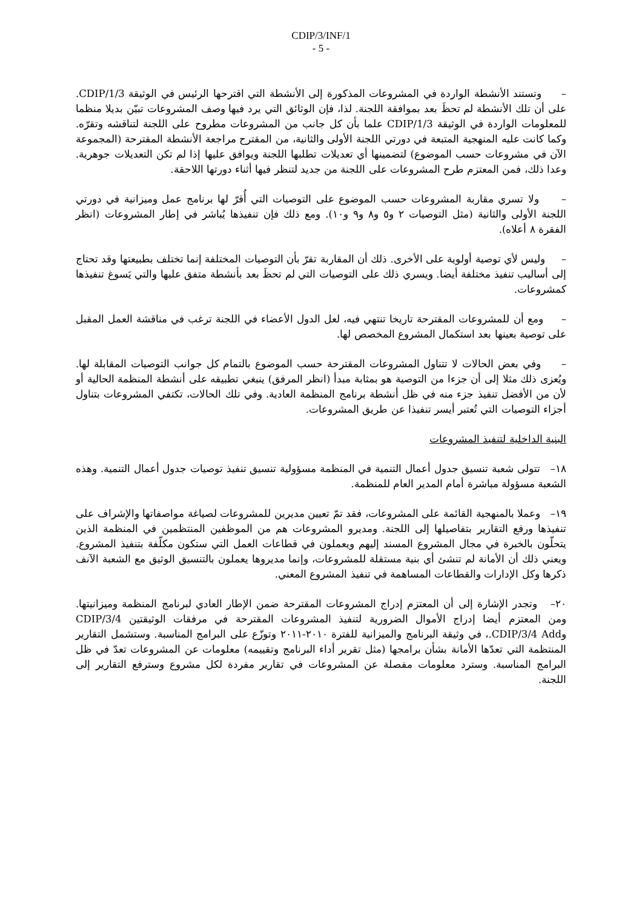CDIP/3/INF/1
- 5 -
– وتستند الأنشطة الواردة في المشروعات المذكورة إلى الأنشطة التي اقترحها الرئيس في الوثيقة CDIP/1/3. على أن تلك الأنشطة لم تحظَ بعد بموافقة اللجنة. لذا، فإن الوثائق التي يرد فيها وصف المشروعات تبيّن بديلا منظما للمعلومات الواردة في الوثيقة CDIP/1/3 علما بأن كل جانب من المشروعات مطروح على اللجنة لتناقشه وتقرّه. وكما كانت عليه المنهجية المتبعة في دورتي اللجنة الأولى والثانية، من المقترح مراجعة الأنشطة المقترحة (المجموعة الآن في مشروعات حسب الموضوع) لتضمينها أي تعديلات تطلبها اللجنة ويوافق عليها إذا لم تكن التعديلات جوهرية. وعدا ذلك، فمن المعتزم طرح المشروعات على اللجنة من جديد لتنظر فيها أثناء دورتها اللاحقة.
– ولا تسري مقاربة المشروعات حسب الموضوع على التوصيات التي أُقرّ لها برنامج عمل وميزانية في دورتي اللجنة الأولى والثانية (مثل التوصيات ٢ و٥ و٨ و٩ و١٠). ومع ذلك فإن تنفيذها يُباشر في إطار المشروعات (انظر الفقرة ٨ أعلاه).
– وليس لأي توصية أولوية على الأخرى. ذلك أن المقاربة تقرّ بأن التوصيات المختلفة إنما تختلف بطبيعتها وقد تحتاج إلى أساليب تنفيذ مختلفة أيضا. ويسري ذلك على التوصيات التي لم تحظَ بعد بأنشطة متفق عليها والتي يَسوغ تنفيذها كمشروعات.
– ومع أن للمشروعات المقترحة تاريخا تنتهي فيه، لعل الدول الأعضاء في اللجنة ترغب في مناقشة العمل المقبل على توصية بعينها بعد استكمال المشروع المخصص لها.
– وفي بعض الحالات لا تتناول المشروعات المقترحة حسب الموضوع بالتمام كل جوانب التوصيات المقابلة لها. ويُعزى ذلك مثلا إلى أن جزءا من التوصية هو بمثابة مبدأ (انظر المرفق) ينبغي تطبيقه على أنشطة المنظمة الحالية أو لأن من الأفضل تنفيذ جزء منه في ظل أنشطة برنامج المنظمة العادية. وفي تلك الحالات، تكتفي المشروعات بتناول أجزاء التوصيات التي تُعتبر أيسر تنفيذا عن طريق المشروعات.
البنية الداخلية لتنفيذ المشروعات
١٨– تتولى شعبة تنسيق جدول أعمال التنمية في المنظمة مسؤولية تنسيق تنفيذ توصيات جدول أعمال التنمية. وهذه الشعبة مسؤولة مباشرة أمام المدير العام للمنظمة.
١٩– وعملا بالمنهجية القائمة على المشروعات، فقد تمّ تعيين مديرين للمشروعات لصياغة مواصفاتها والإشراف على تنفيذها ورفع التقارير بتفاصيلها إلى اللجنة. ومديرو المشروعات هم من الموظفين المنتظمين في المنظمة الذين يتحلّون بالخبرة في مجال المشروع المسند إليهم ويعملون في قطاعات العمل التي ستكون مكلّفة بتنفيذ المشروع. ويعني ذلك أن الأمانة لم تنشئ أي بنية مستقلة للمشروعات، وإنما مديروها يعملون بالتنسيق الوثيق مع الشعبة الآنف ذكرها وكل الإدارات والقطاعات المساهمة في تنفيذ المشروع المعني.
٢٠– وتجدر الإشارة إلى أن المعتزم إدراج المشروعات المقترحة ضمن الإطار العادي لبرنامج المنظمة وميزانيتها. ومن المعتزم أيضا إدراج الأموال الضرورية لتنفيذ المشروعات المقترحة في مرفقات الوثيقتين CDIP/3/4 وCDIP/3/4 Add.، في وثيقة البرنامج والميزانية للفترة ٢٠١٠-٢٠١١ وتوزّع على البرامج المناسبة. وستشمل التقارير المنتظمة التي تعدّها الأمانة بشأن برامجها (مثل تقرير أداء البرنامج وتقييمه) معلومات عن المشروعات تعدّ في ظل البرامج المناسبة. وسترد معلومات مفصلة عن المشروعات في تقارير مفردة لكل مشروع وسترفع التقارير إلى اللجنة.